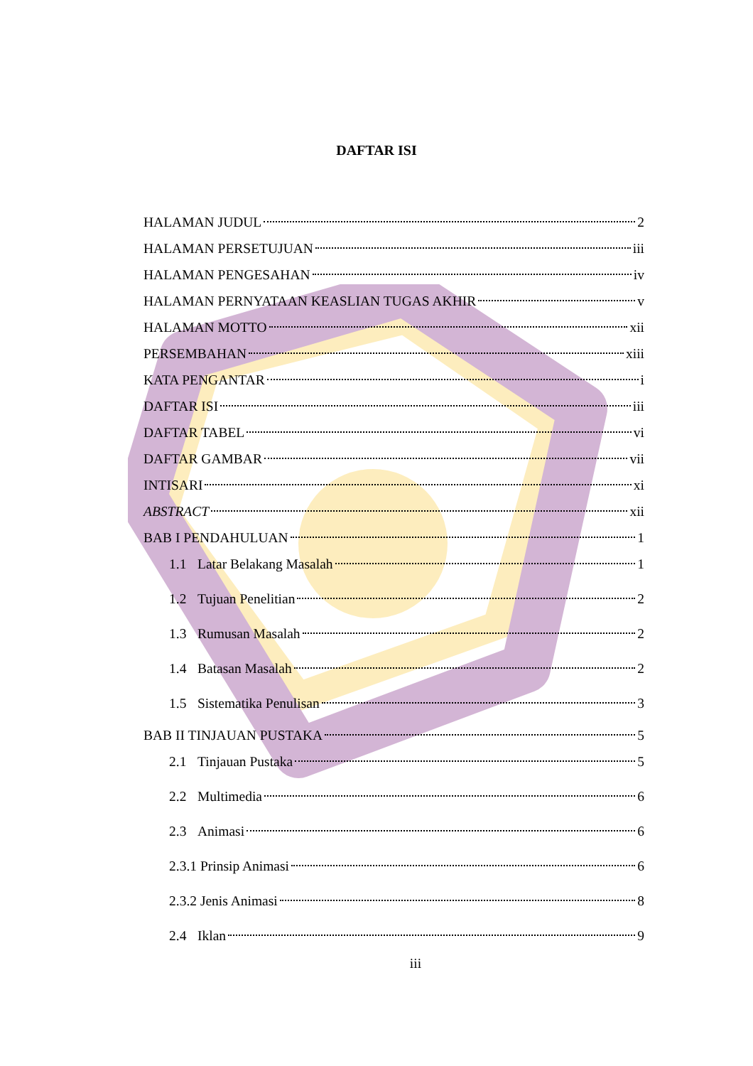DAFTAR ISI
HALAMAN JUDUL 2
HALAMAN PERSETUJUAN iii
HALAMAN PENGESAHAN iv
HALAMAN PERNYATAAN KEASLIAN TUGAS AKHIR v
HALAMAN MOTTO xii
PERSEMBAHAN xiii
KATA PENGANTAR i
DAFTAR ISI iii
DAFTAR TABEL vi
DAFTAR GAMBAR vii
INTISARI xi
ABSTRACT xii
BAB I PENDAHULUAN 1
1.1 Latar Belakang Masalah 1
1.2 Tujuan Penelitian 2
1.3 Rumusan Masalah 2
1.4 Batasan Masalah 2
1.5 Sistematika Penulisan 3
BAB II TINJAUAN PUSTAKA 5
2.1 Tinjauan Pustaka 5
2.2 Multimedia 6
2.3 Animasi 6
2.3.1 Prinsip Animasi 6
2.3.2 Jenis Animasi 8
2.4 Iklan 9
iii